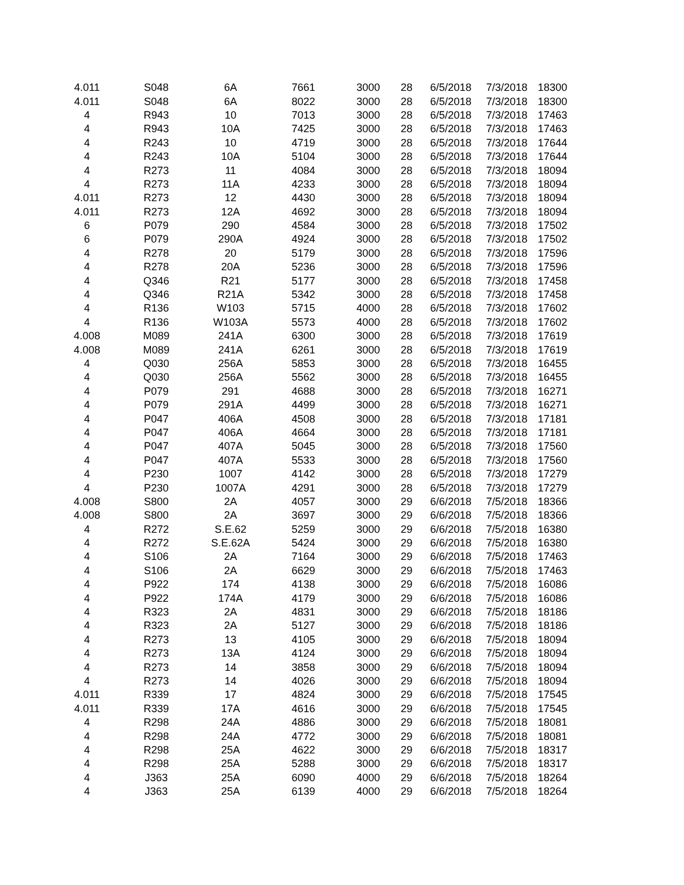| 4.011 | S048 | 6A | 7661 | 3000 | 28 | 6/5/2018 | 7/3/2018 | 18300 |
| 4.011 | S048 | 6A | 8022 | 3000 | 28 | 6/5/2018 | 7/3/2018 | 18300 |
| 4 | R943 | 10 | 7013 | 3000 | 28 | 6/5/2018 | 7/3/2018 | 17463 |
| 4 | R943 | 10A | 7425 | 3000 | 28 | 6/5/2018 | 7/3/2018 | 17463 |
| 4 | R243 | 10 | 4719 | 3000 | 28 | 6/5/2018 | 7/3/2018 | 17644 |
| 4 | R243 | 10A | 5104 | 3000 | 28 | 6/5/2018 | 7/3/2018 | 17644 |
| 4 | R273 | 11 | 4084 | 3000 | 28 | 6/5/2018 | 7/3/2018 | 18094 |
| 4 | R273 | 11A | 4233 | 3000 | 28 | 6/5/2018 | 7/3/2018 | 18094 |
| 4.011 | R273 | 12 | 4430 | 3000 | 28 | 6/5/2018 | 7/3/2018 | 18094 |
| 4.011 | R273 | 12A | 4692 | 3000 | 28 | 6/5/2018 | 7/3/2018 | 18094 |
| 6 | P079 | 290 | 4584 | 3000 | 28 | 6/5/2018 | 7/3/2018 | 17502 |
| 6 | P079 | 290A | 4924 | 3000 | 28 | 6/5/2018 | 7/3/2018 | 17502 |
| 4 | R278 | 20 | 5179 | 3000 | 28 | 6/5/2018 | 7/3/2018 | 17596 |
| 4 | R278 | 20A | 5236 | 3000 | 28 | 6/5/2018 | 7/3/2018 | 17596 |
| 4 | Q346 | R21 | 5177 | 3000 | 28 | 6/5/2018 | 7/3/2018 | 17458 |
| 4 | Q346 | R21A | 5342 | 3000 | 28 | 6/5/2018 | 7/3/2018 | 17458 |
| 4 | R136 | W103 | 5715 | 4000 | 28 | 6/5/2018 | 7/3/2018 | 17602 |
| 4 | R136 | W103A | 5573 | 4000 | 28 | 6/5/2018 | 7/3/2018 | 17602 |
| 4.008 | M089 | 241A | 6300 | 3000 | 28 | 6/5/2018 | 7/3/2018 | 17619 |
| 4.008 | M089 | 241A | 6261 | 3000 | 28 | 6/5/2018 | 7/3/2018 | 17619 |
| 4 | Q030 | 256A | 5853 | 3000 | 28 | 6/5/2018 | 7/3/2018 | 16455 |
| 4 | Q030 | 256A | 5562 | 3000 | 28 | 6/5/2018 | 7/3/2018 | 16455 |
| 4 | P079 | 291 | 4688 | 3000 | 28 | 6/5/2018 | 7/3/2018 | 16271 |
| 4 | P079 | 291A | 4499 | 3000 | 28 | 6/5/2018 | 7/3/2018 | 16271 |
| 4 | P047 | 406A | 4508 | 3000 | 28 | 6/5/2018 | 7/3/2018 | 17181 |
| 4 | P047 | 406A | 4664 | 3000 | 28 | 6/5/2018 | 7/3/2018 | 17181 |
| 4 | P047 | 407A | 5045 | 3000 | 28 | 6/5/2018 | 7/3/2018 | 17560 |
| 4 | P047 | 407A | 5533 | 3000 | 28 | 6/5/2018 | 7/3/2018 | 17560 |
| 4 | P230 | 1007 | 4142 | 3000 | 28 | 6/5/2018 | 7/3/2018 | 17279 |
| 4 | P230 | 1007A | 4291 | 3000 | 28 | 6/5/2018 | 7/3/2018 | 17279 |
| 4.008 | S800 | 2A | 4057 | 3000 | 29 | 6/6/2018 | 7/5/2018 | 18366 |
| 4.008 | S800 | 2A | 3697 | 3000 | 29 | 6/6/2018 | 7/5/2018 | 18366 |
| 4 | R272 | S.E.62 | 5259 | 3000 | 29 | 6/6/2018 | 7/5/2018 | 16380 |
| 4 | R272 | S.E.62A | 5424 | 3000 | 29 | 6/6/2018 | 7/5/2018 | 16380 |
| 4 | S106 | 2A | 7164 | 3000 | 29 | 6/6/2018 | 7/5/2018 | 17463 |
| 4 | S106 | 2A | 6629 | 3000 | 29 | 6/6/2018 | 7/5/2018 | 17463 |
| 4 | P922 | 174 | 4138 | 3000 | 29 | 6/6/2018 | 7/5/2018 | 16086 |
| 4 | P922 | 174A | 4179 | 3000 | 29 | 6/6/2018 | 7/5/2018 | 16086 |
| 4 | R323 | 2A | 4831 | 3000 | 29 | 6/6/2018 | 7/5/2018 | 18186 |
| 4 | R323 | 2A | 5127 | 3000 | 29 | 6/6/2018 | 7/5/2018 | 18186 |
| 4 | R273 | 13 | 4105 | 3000 | 29 | 6/6/2018 | 7/5/2018 | 18094 |
| 4 | R273 | 13A | 4124 | 3000 | 29 | 6/6/2018 | 7/5/2018 | 18094 |
| 4 | R273 | 14 | 3858 | 3000 | 29 | 6/6/2018 | 7/5/2018 | 18094 |
| 4 | R273 | 14 | 4026 | 3000 | 29 | 6/6/2018 | 7/5/2018 | 18094 |
| 4.011 | R339 | 17 | 4824 | 3000 | 29 | 6/6/2018 | 7/5/2018 | 17545 |
| 4.011 | R339 | 17A | 4616 | 3000 | 29 | 6/6/2018 | 7/5/2018 | 17545 |
| 4 | R298 | 24A | 4886 | 3000 | 29 | 6/6/2018 | 7/5/2018 | 18081 |
| 4 | R298 | 24A | 4772 | 3000 | 29 | 6/6/2018 | 7/5/2018 | 18081 |
| 4 | R298 | 25A | 4622 | 3000 | 29 | 6/6/2018 | 7/5/2018 | 18317 |
| 4 | R298 | 25A | 5288 | 3000 | 29 | 6/6/2018 | 7/5/2018 | 18317 |
| 4 | J363 | 25A | 6090 | 4000 | 29 | 6/6/2018 | 7/5/2018 | 18264 |
| 4 | J363 | 25A | 6139 | 4000 | 29 | 6/6/2018 | 7/5/2018 | 18264 |